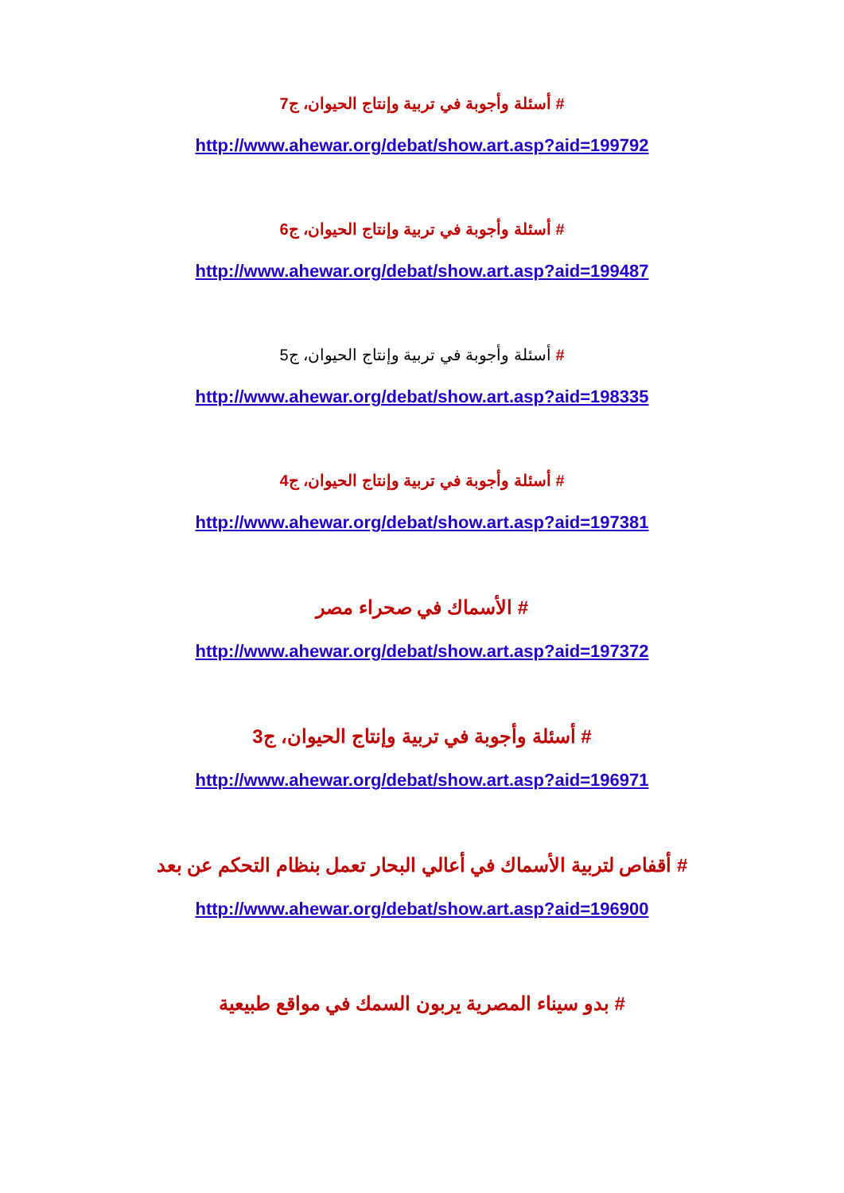# أسئلة وأجوبة في تربية وإنتاج الحيوان، ج7
http://www.ahewar.org/debat/show.art.asp?aid=199792
# أسئلة وأجوبة في تربية وإنتاج الحيوان، ج6
http://www.ahewar.org/debat/show.art.asp?aid=199487
# أسئلة وأجوبة في تربية وإنتاج الحيوان، ج5
http://www.ahewar.org/debat/show.art.asp?aid=198335
# أسئلة وأجوبة في تربية وإنتاج الحيوان، ج4
http://www.ahewar.org/debat/show.art.asp?aid=197381
# الأسماك في صحراء مصر
http://www.ahewar.org/debat/show.art.asp?aid=197372
# أسئلة وأجوبة في تربية وإنتاج الحيوان، ج3
http://www.ahewar.org/debat/show.art.asp?aid=196971
# أقفاص لتربية الأسماك في أعالي البحار تعمل بنظام التحكم عن بعد
http://www.ahewar.org/debat/show.art.asp?aid=196900
# بدو سيناء المصرية يربون السمك في مواقع طبيعية